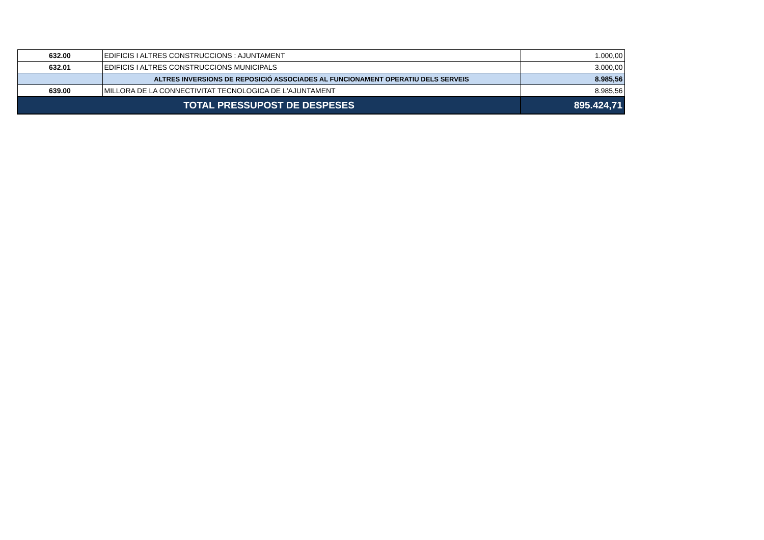| 632.00 | EDIFICIS I ALTRES CONSTRUCCIONS : AJUNTAMENT | 1.000,00 |
| 632.01 | EDIFICIS I ALTRES CONSTRUCCIONS MUNICIPALS | 3.000,00 |
| | ALTRES INVERSIONS DE REPOSICIÓ ASSOCIADES AL FUNCIONAMENT OPERATIU DELS SERVEIS | 8.985,56 |
| 639.00 | MILLORA DE LA CONNECTIVITAT TECNOLOGICA DE L'AJUNTAMENT | 8.985,56 |
| TOTAL PRESSUPOST DE DESPESES | | 895.424,71 |